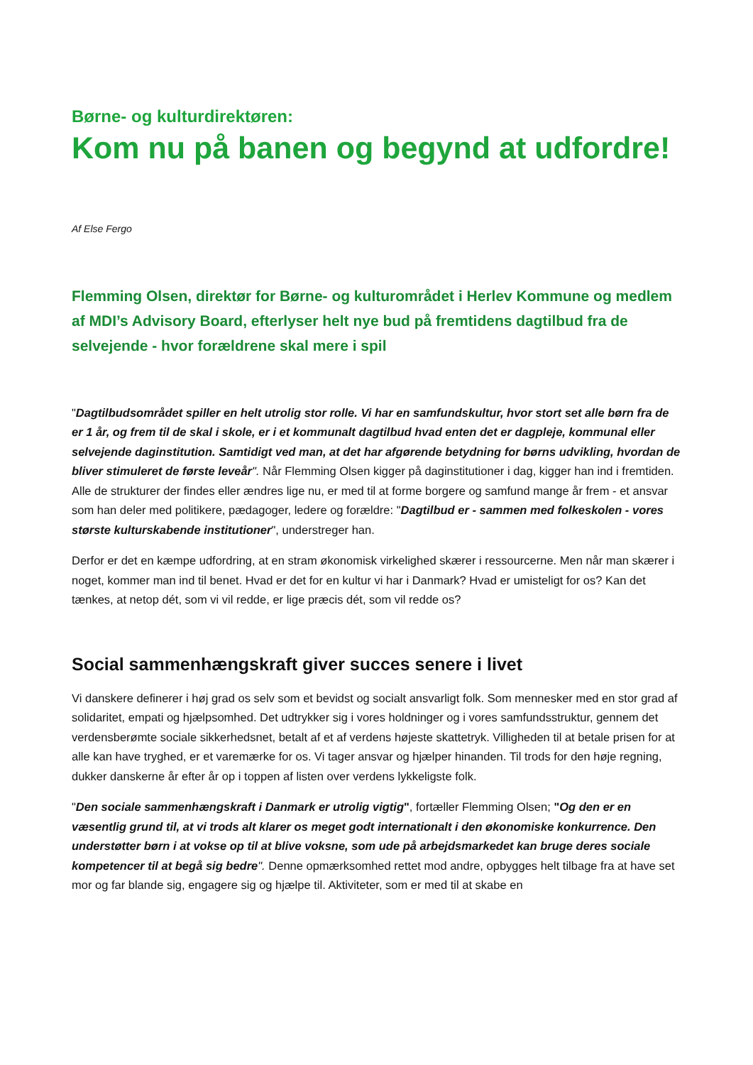Børne- og kulturdirektøren:
Kom nu på banen og begynd at udfordre!
Af Else Fergo
Flemming Olsen, direktør for Børne- og kulturområdet i Herlev Kommune og medlem af MDI’s Advisory Board, efterlyser helt nye bud på fremtidens dagtilbud fra de selvejende - hvor forældrene skal mere i spil
"Dagtilbudsområdet spiller en helt utrolig stor rolle. Vi har en samfundskultur, hvor stort set alle børn fra de er 1 år, og frem til de skal i skole, er i et kommunalt dagtilbud hvad enten det er dagpleje, kommunal eller selvejende daginstitution. Samtidigt ved man, at det har afgørende betydning for børns udvikling, hvordan de bliver stimuleret de første leveår". Når Flemming Olsen kigger på daginstitutioner i dag, kigger han ind i fremtiden. Alle de strukturer der findes eller ændres lige nu, er med til at forme borgere og samfund mange år frem - et ansvar som han deler med politikere, pædagoger, ledere og forældre: "Dagtilbud er - sammen med folkeskolen - vores største kulturskabende institutioner", understreger han.
Derfor er det en kæmpe udfordring, at en stram økonomisk virkelighed skærer i ressourcerne. Men når man skærer i noget, kommer man ind til benet. Hvad er det for en kultur vi har i Danmark? Hvad er umisteligt for os? Kan det tænkes, at netop dét, som vi vil redde, er lige præcis dét, som vil redde os?
Social sammenhængskraft giver succes senere i livet
Vi danskere definerer i høj grad os selv som et bevidst og socialt ansvarligt folk. Som mennesker med en stor grad af solidaritet, empati og hjælpsomhed. Det udtrykker sig i vores holdninger og i vores samfundsstruktur, gennem det verdensberømte sociale sikkerhedsnet, betalt af et af verdens højeste skattetryk. Villigheden til at betale prisen for at alle kan have tryghed, er et varemærke for os. Vi tager ansvar og hjælper hinanden. Til trods for den høje regning, dukker danskerne år efter år op i toppen af listen over verdens lykkeligste folk.
"Den sociale sammenhængskraft i Danmark er utrolig vigtig", fortæller Flemming Olsen; "Og den er en væsentlig grund til, at vi trods alt klarer os meget godt internationalt i den økonomiske konkurrence. Den understøtter børn i at vokse op til at blive voksne, som ude på arbejdsmarkedet kan bruge deres sociale kompetencer til at begå sig bedre". Denne opmærksomhed rettet mod andre, opbygges helt tilbage fra at have set mor og far blande sig, engagere sig og hjælpe til. Aktiviteter, som er med til at skabe en